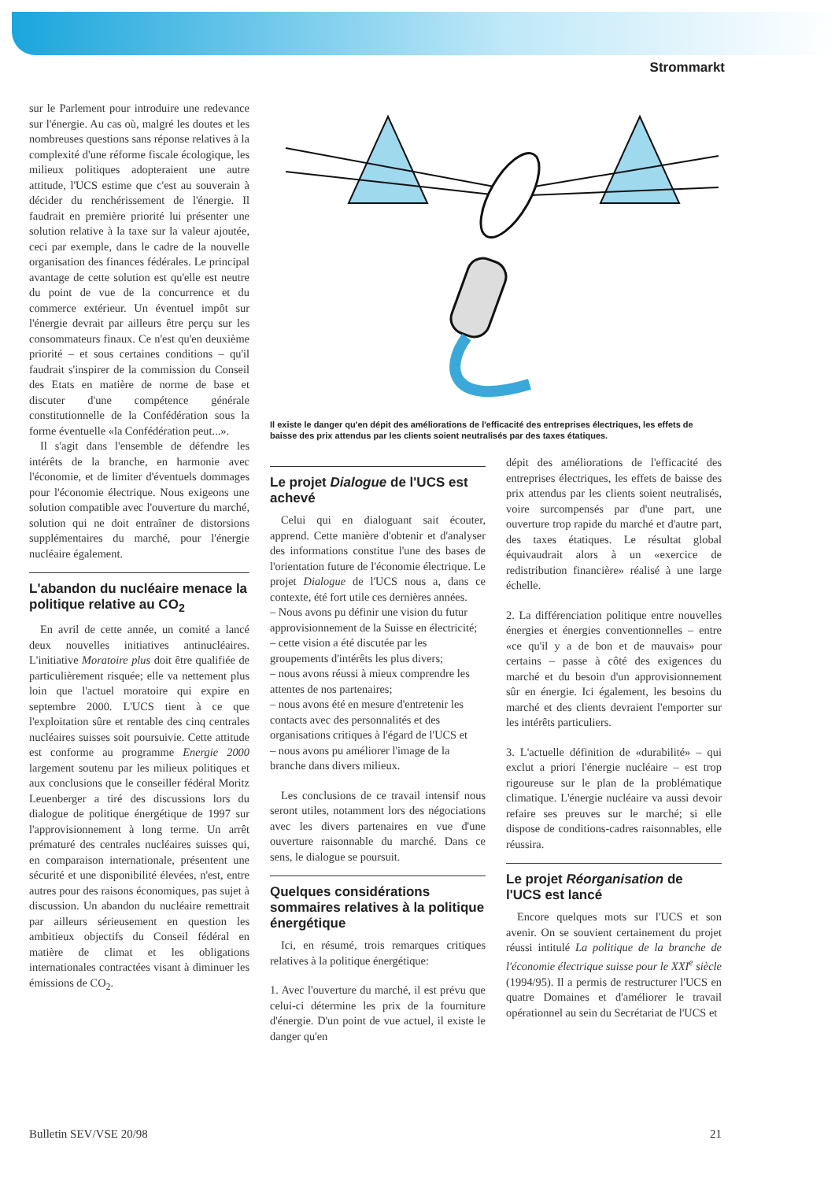Strommarkt
sur le Parlement pour introduire une redevance sur l'énergie. Au cas où, malgré les doutes et les nombreuses questions sans réponse relatives à la complexité d'une réforme fiscale écologique, les milieux politiques adopteraient une autre attitude, l'UCS estime que c'est au souverain à décider du renchérissement de l'énergie. Il faudrait en première priorité lui présenter une solution relative à la taxe sur la valeur ajoutée, ceci par exemple, dans le cadre de la nouvelle organisation des finances fédérales. Le principal avantage de cette solution est qu'elle est neutre du point de vue de la concurrence et du commerce extérieur. Un éventuel impôt sur l'énergie devrait par ailleurs être perçu sur les consommateurs finaux. Ce n'est qu'en deuxième priorité – et sous certaines conditions – qu'il faudrait s'inspirer de la commission du Conseil des Etats en matière de norme de base et discuter d'une compétence générale constitutionnelle de la Confédération sous la forme éventuelle «la Confédération peut...».
Il s'agit dans l'ensemble de défendre les intérêts de la branche, en harmonie avec l'économie, et de limiter d'éventuels dommages pour l'économie électrique. Nous exigeons une solution compatible avec l'ouverture du marché, solution qui ne doit entraîner de distorsions supplémentaires du marché, pour l'énergie nucléaire également.
L'abandon du nucléaire menace la politique relative au CO<sub>2</sub>
En avril de cette année, un comité a lancé deux nouvelles initiatives antinucléaires. L'initiative Moratoire plus doit être qualifiée de particulièrement risquée; elle va nettement plus loin que l'actuel moratoire qui expire en septembre 2000. L'UCS tient à ce que l'exploitation sûre et rentable des cinq centrales nucléaires suisses soit poursuivie. Cette attitude est conforme au programme Energie 2000 largement soutenu par les milieux politiques et aux conclusions que le conseiller fédéral Moritz Leuenberger a tiré des discussions lors du dialogue de politique énergétique de 1997 sur l'approvisionnement à long terme. Un arrêt prématuré des centrales nucléaires suisses qui, en comparaison internationale, présentent une sécurité et une disponibilité élevées, n'est, entre autres pour des raisons économiques, pas sujet à discussion. Un abandon du nucléaire remettrait par ailleurs sérieusement en question les ambitieux objectifs du Conseil fédéral en matière de climat et les obligations internationales contractées visant à diminuer les émissions de CO<sub>2</sub>.
Il existe le danger qu'en dépit des améliorations de l'efficacité des entreprises électriques, les effets de baisse des prix attendus par les clients soient neutralisés par des taxes étatiques.
Le projet Dialogue de l'UCS est achevé
Celui qui en dialoguant sait écouter, apprend. Cette manière d'obtenir et d'analyser des informations constitue l'une des bases de l'orientation future de l'économie électrique. Le projet Dialogue de l'UCS nous a, dans ce contexte, été fort utile ces dernières années.
– Nous avons pu définir une vision du futur approvisionnement de la Suisse en électricité;
– cette vision a été discutée par les groupements d'intérêts les plus divers;
– nous avons réussi à mieux comprendre les attentes de nos partenaires;
– nous avons été en mesure d'entretenir les contacts avec des personnalités et des organisations critiques à l'égard de l'UCS et
– nous avons pu améliorer l'image de la branche dans divers milieux.
Les conclusions de ce travail intensif nous seront utiles, notamment lors des négociations avec les divers partenaires en vue d'une ouverture raisonnable du marché. Dans ce sens, le dialogue se poursuit.
Quelques considérations sommaires relatives à la politique énergétique
Ici, en résumé, trois remarques critiques relatives à la politique énergétique:
1. Avec l'ouverture du marché, il est prévu que celui-ci détermine les prix de la fourniture d'énergie. D'un point de vue actuel, il existe le danger qu'en
dépit des améliorations de l'efficacité des entreprises électriques, les effets de baisse des prix attendus par les clients soient neutralisés, voire surcompensés par d'une part, une ouverture trop rapide du marché et d'autre part, des taxes étatiques. Le résultat global équivaudrait alors à un «exercice de redistribution financière» réalisé à une large échelle.
2. La différenciation politique entre nouvelles énergies et énergies conventionnelles – entre «ce qu'il y a de bon et de mauvais» pour certains – passe à côté des exigences du marché et du besoin d'un approvisionnement sûr en énergie. Ici également, les besoins du marché et des clients devraient l'emporter sur les intérêts particuliers.
3. L'actuelle définition de «durabilité» – qui exclut a priori l'énergie nucléaire – est trop rigoureuse sur le plan de la problématique climatique. L'énergie nucléaire va aussi devoir refaire ses preuves sur le marché; si elle dispose de conditions-cadres raisonnables, elle réussira.
Le projet Réorganisation de l'UCS est lancé
Encore quelques mots sur l'UCS et son avenir. On se souvient certainement du projet réussi intitulé La politique de la branche de l'économie électrique suisse pour le XXI<sup>e</sup> siècle (1994/95). Il a permis de restructurer l'UCS en quatre Domaines et d'améliorer le travail opérationnel au sein du Secrétariat de l'UCS et
Bulletin SEV/VSE 20/98 21